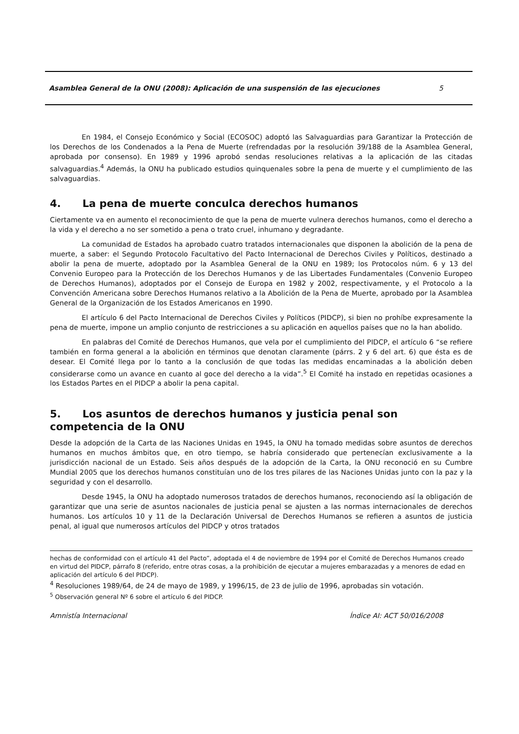Asamblea General de la ONU (2008): Aplicación de una suspensión de las ejecuciones 5
En 1984, el Consejo Económico y Social (ECOSOC) adoptó las Salvaguardias para Garantizar la Protección de los Derechos de los Condenados a la Pena de Muerte (refrendadas por la resolución 39/188 de la Asamblea General, aprobada por consenso). En 1989 y 1996 aprobó sendas resoluciones relativas a la aplicación de las citadas salvaguardias.<sup>4</sup> Además, la ONU ha publicado estudios quinquenales sobre la pena de muerte y el cumplimiento de las salvaguardias.
4. La pena de muerte conculca derechos humanos
Ciertamente va en aumento el reconocimiento de que la pena de muerte vulnera derechos humanos, como el derecho a la vida y el derecho a no ser sometido a pena o trato cruel, inhumano y degradante.
La comunidad de Estados ha aprobado cuatro tratados internacionales que disponen la abolición de la pena de muerte, a saber: el Segundo Protocolo Facultativo del Pacto Internacional de Derechos Civiles y Políticos, destinado a abolir la pena de muerte, adoptado por la Asamblea General de la ONU en 1989; los Protocolos núm. 6 y 13 del Convenio Europeo para la Protección de los Derechos Humanos y de las Libertades Fundamentales (Convenio Europeo de Derechos Humanos), adoptados por el Consejo de Europa en 1982 y 2002, respectivamente, y el Protocolo a la Convención Americana sobre Derechos Humanos relativo a la Abolición de la Pena de Muerte, aprobado por la Asamblea General de la Organización de los Estados Americanos en 1990.
El artículo 6 del Pacto Internacional de Derechos Civiles y Políticos (PIDCP), si bien no prohíbe expresamente la pena de muerte, impone un amplio conjunto de restricciones a su aplicación en aquellos países que no la han abolido.
En palabras del Comité de Derechos Humanos, que vela por el cumplimiento del PIDCP, el artículo 6 “se refiere también en forma general a la abolición en términos que denotan claramente (párrs. 2 y 6 del art. 6) que ésta es de desear. El Comité llega por lo tanto a la conclusión de que todas las medidas encaminadas a la abolición deben considerarse como un avance en cuanto al goce del derecho a la vida”.<sup>5</sup> El Comité ha instado en repetidas ocasiones a los Estados Partes en el PIDCP a abolir la pena capital.
5. Los asuntos de derechos humanos y justicia penal son competencia de la ONU
Desde la adopción de la Carta de las Naciones Unidas en 1945, la ONU ha tomado medidas sobre asuntos de derechos humanos en muchos ámbitos que, en otro tiempo, se habría considerado que pertenecían exclusivamente a la jurisdicción nacional de un Estado. Seis años después de la adopción de la Carta, la ONU reconoció en su Cumbre Mundial 2005 que los derechos humanos constituían uno de los tres pilares de las Naciones Unidas junto con la paz y la seguridad y con el desarrollo.
Desde 1945, la ONU ha adoptado numerosos tratados de derechos humanos, reconociendo así la obligación de garantizar que una serie de asuntos nacionales de justicia penal se ajusten a las normas internacionales de derechos humanos. Los artículos 10 y 11 de la Declaración Universal de Derechos Humanos se refieren a asuntos de justicia penal, al igual que numerosos artículos del PIDCP y otros tratados
hechas de conformidad con el artículo 41 del Pacto”, adoptada el 4 de noviembre de 1994 por el Comité de Derechos Humanos creado en virtud del PIDCP, párrafo 8 (referido, entre otras cosas, a la prohibición de ejecutar a mujeres embarazadas y a menores de edad en aplicación del artículo 6 del PIDCP).
<sup>4</sup> Resoluciones 1989/64, de 24 de mayo de 1989, y 1996/15, de 23 de julio de 1996, aprobadas sin votación.
<sup>5</sup> Observación general Nº 6 sobre el artículo 6 del PIDCP.
Amnistía Internacional Índice AI: ACT 50/016/2008